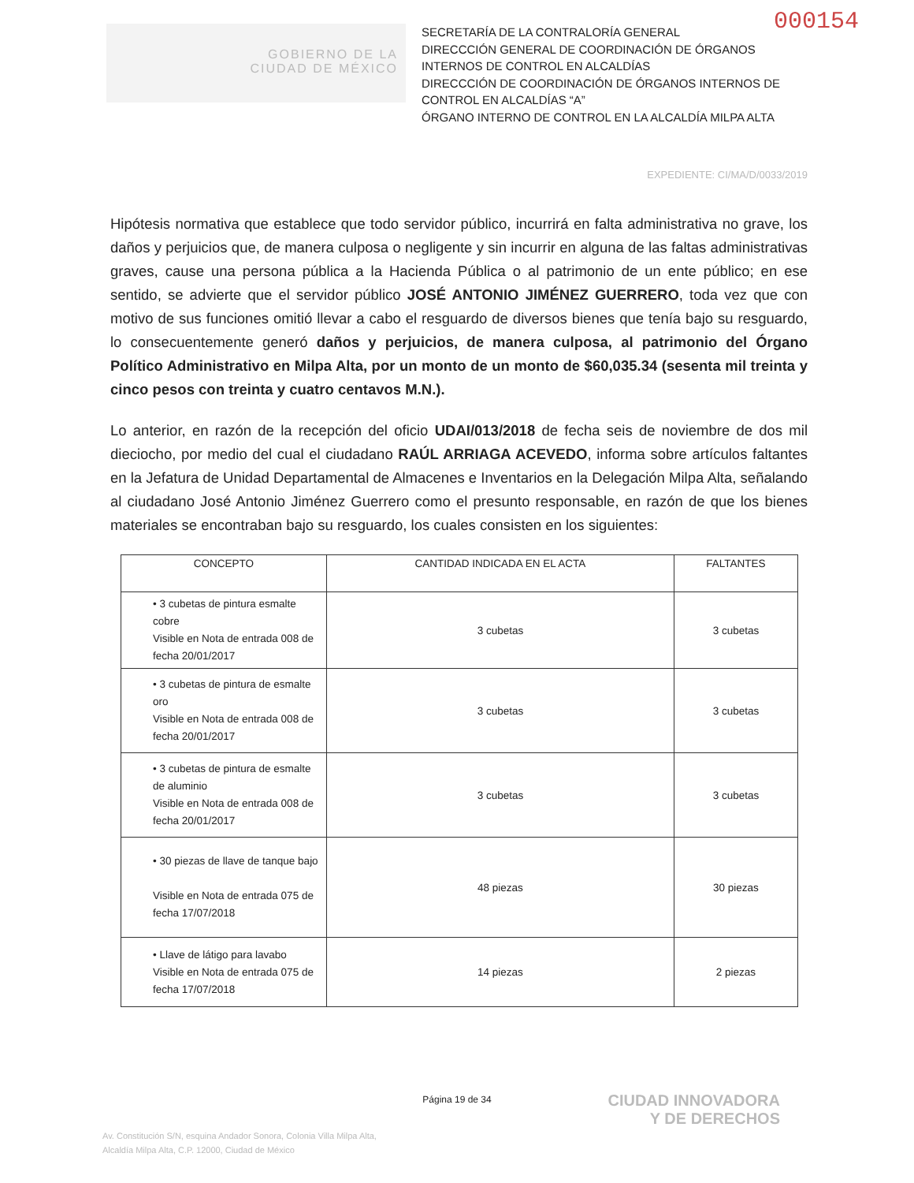000154
GOBIERNO DE LA
CIUDAD DE MÉXICO
SECRETARÍA DE LA CONTRALORÍA GENERAL
DIRECCCIÓN GENERAL DE COORDINACIÓN DE ÓRGANOS INTERNOS DE CONTROL EN ALCALDÍAS
DIRECCCIÓN DE COORDINACIÓN DE ÓRGANOS INTERNOS DE CONTROL EN ALCALDÍAS “A”
ÓRGANO INTERNO DE CONTROL EN LA ALCALDÍA MILPA ALTA
EXPEDIENTE: CI/MA/D/0033/2019
Hipótesis normativa que establece que todo servidor público, incurrirá en falta administrativa no grave, los daños y perjuicios que, de manera culposa o negligente y sin incurrir en alguna de las faltas administrativas graves, cause una persona pública a la Hacienda Pública o al patrimonio de un ente público; en ese sentido, se advierte que el servidor público JOSÉ ANTONIO JIMÉNEZ GUERRERO, toda vez que con motivo de sus funciones omitió llevar a cabo el resguardo de diversos bienes que tenía bajo su resguardo, lo consecuentemente generó daños y perjuicios, de manera culposa, al patrimonio del Órgano Político Administrativo en Milpa Alta, por un monto de un monto de $60,035.34 (sesenta mil treinta y cinco pesos con treinta y cuatro centavos M.N.).
Lo anterior, en razón de la recepción del oficio UDAI/013/2018 de fecha seis de noviembre de dos mil dieciocho, por medio del cual el ciudadano RAÚL ARRIAGA ACEVEDO, informa sobre artículos faltantes en la Jefatura de Unidad Departamental de Almacenes e Inventarios en la Delegación Milpa Alta, señalando al ciudadano José Antonio Jiménez Guerrero como el presunto responsable, en razón de que los bienes materiales se encontraban bajo su resguardo, los cuales consisten en los siguientes:
| CONCEPTO | CANTIDAD INDICADA EN EL ACTA | FALTANTES |
| --- | --- | --- |
| • 3 cubetas de pintura esmalte cobre Visible en Nota de entrada 008 de fecha 20/01/2017 | 3 cubetas | 3 cubetas |
| • 3 cubetas de pintura de esmalte oro Visible en Nota de entrada 008 de fecha 20/01/2017 | 3 cubetas | 3 cubetas |
| • 3 cubetas de pintura de esmalte de aluminio Visible en Nota de entrada 008 de fecha 20/01/2017 | 3 cubetas | 3 cubetas |
| • 30 piezas de llave de tanque bajo Visible en Nota de entrada 075 de fecha 17/07/2018 | 48 piezas | 30 piezas |
| • Llave de látigo para lavabo Visible en Nota de entrada 075 de fecha 17/07/2018 | 14 piezas | 2 piezas |
Página 19 de 34
Av. Constitución S/N, esquina Andador Sonora, Colonia Villa Milpa Alta,
Alcaldía Milpa Alta, C.P. 12000, Ciudad de México
CIUDAD INNOVADORA
Y DE DERECHOS